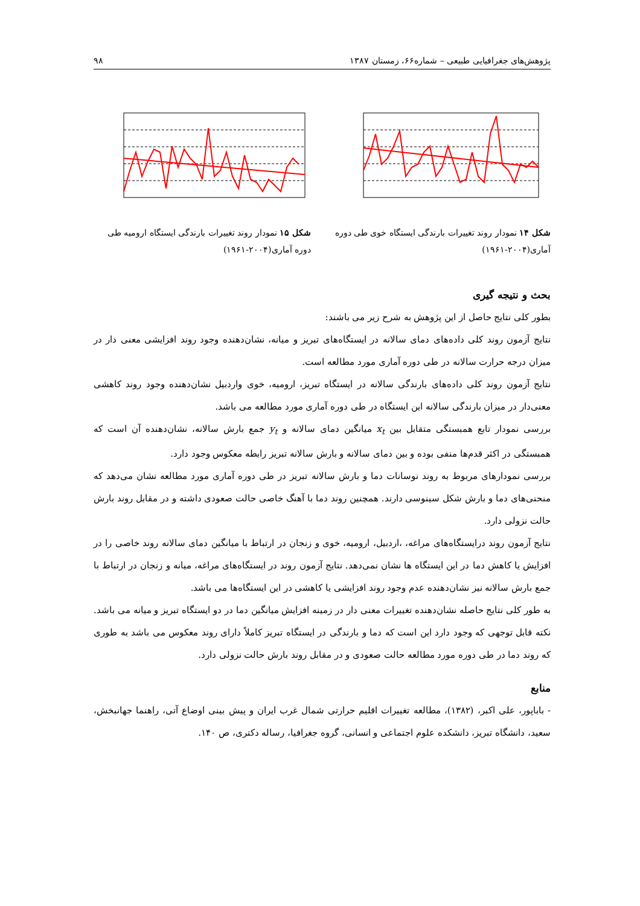پژوهش‌های جغرافیایی طبیعی – شماره۶۶، زمستان ۱۳۸۷ ۹۸
شکل ۱۴ نمودار روند تغییرات بارندگی ایستگاه خوی طی دوره آماری(۲۰۰۴-۱۹۶۱)
شکل ۱۵ نمودار روند تغییرات بارندگی ایستگاه ارومیه طی دوره آماری(۲۰۰۴-۱۹۶۱)
بحث و نتیجه گیری
بطور کلی نتایج حاصل از این پژوهش به شرح زیر می باشند:
نتایج آزمون روند کلی داده‌های دمای سالانه در ایستگاه‌های تبریز و میانه، نشان‌دهنده وجود روند افزایشی معنی دار در میزان درجه حرارت سالانه در طی دوره آماری مورد مطالعه است.
نتایج آزمون روند کلی داده‌های بارندگی سالانه در ایستگاه تبریز، ارومیه، خوی واردبیل نشان‌دهنده وجود روند کاهشی معنی‌دار در میزان بارندگی سالانه این ایستگاه در طی دوره آماری مورد مطالعه می باشد.
بررسی نمودار تابع همبستگی متقابل بین x<sub>t</sub> میانگین دمای سالانه و y<sub>t</sub> جمع بارش سالانه، نشان‌دهنده آن است که همبستگی در اکثر قدم‌ها منفی بوده و بین دمای سالانه و بارش سالانه تبریز رابطه معکوس وجود دارد.
بررسی نمودارهای مربوط به روند نوسانات دما و بارش سالانه تبریز در طی دوره آماری مورد مطالعه نشان می‌دهد که منحنی‌های دما و بارش شکل سینوسی دارند. همچنین روند دما با آهنگ خاصی حالت صعودی داشته و در مقابل روند بارش حالت نزولی دارد.
نتایج آزمون روند درایستگاه‌های مراغه، ،اردبیل، ارومیه، خوی و زنجان در ارتباط با میانگین دمای سالانه روند خاصی را در افزایش یا کاهش دما در این ایستگاه ها نشان نمی‌دهد. نتایج آزمون روند در ایستگاه‌های مراغه، میانه و زنجان در ارتباط با جمع بارش سالانه نیز نشان‌دهنده عدم وجود روند افزایشی یا کاهشی در این ایستگاه‌ها می باشد.
به طور کلی نتایج حاصله نشان‌دهنده تغییرات معنی دار در زمینه افزایش میانگین دما در دو ایستگاه تبریز و میانه می باشد. نکته قابل توجهی که وجود دارد این است که دما و بارندگی در ایستگاه تبریز کاملاً دارای روند معکوس می باشد به طوری که روند دما در طی دوره مورد مطالعه حالت صعودی و در مقابل روند بارش حالت نزولی دارد.
منابع
- باباپور، علی اکبر، (۱۳۸۲)، مطالعه تغییرات اقلیم حرارتی شمال غرب ایران و پیش بینی اوضاع آتی، راهنما جهانبخش، سعید، دانشگاه تبریز، دانشکده علوم اجتماعی و انسانی، گروه جغرافیا، رساله دکتری، ص ۱۴۰.